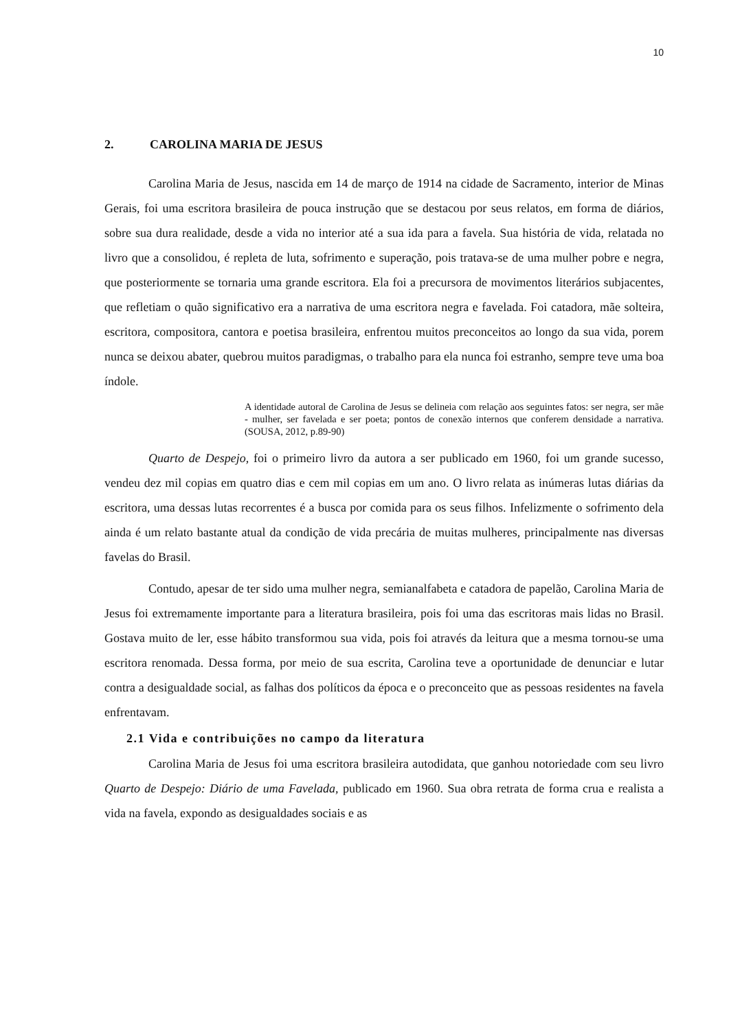10
2. CAROLINA MARIA DE JESUS
Carolina Maria de Jesus, nascida em 14 de março de 1914 na cidade de Sacramento, interior de Minas Gerais, foi uma escritora brasileira de pouca instrução que se destacou por seus relatos, em forma de diários, sobre sua dura realidade, desde a vida no interior até a sua ida para a favela. Sua história de vida, relatada no livro que a consolidou, é repleta de luta, sofrimento e superação, pois tratava-se de uma mulher pobre e negra, que posteriormente se tornaria uma grande escritora. Ela foi a precursora de movimentos literários subjacentes, que refletiam o quão significativo era a narrativa de uma escritora negra e favelada. Foi catadora, mãe solteira, escritora, compositora, cantora e poetisa brasileira, enfrentou muitos preconceitos ao longo da sua vida, porem nunca se deixou abater, quebrou muitos paradigmas, o trabalho para ela nunca foi estranho, sempre teve uma boa índole.
A identidade autoral de Carolina de Jesus se delineia com relação aos seguintes fatos: ser negra, ser mãe - mulher, ser favelada e ser poeta; pontos de conexão internos que conferem densidade a narrativa. (SOUSA, 2012, p.89-90)
Quarto de Despejo, foi o primeiro livro da autora a ser publicado em 1960, foi um grande sucesso, vendeu dez mil copias em quatro dias e cem mil copias em um ano. O livro relata as inúmeras lutas diárias da escritora, uma dessas lutas recorrentes é a busca por comida para os seus filhos. Infelizmente o sofrimento dela ainda é um relato bastante atual da condição de vida precária de muitas mulheres, principalmente nas diversas favelas do Brasil.
Contudo, apesar de ter sido uma mulher negra, semianalfabeta e catadora de papelão, Carolina Maria de Jesus foi extremamente importante para a literatura brasileira, pois foi uma das escritoras mais lidas no Brasil. Gostava muito de ler, esse hábito transformou sua vida, pois foi através da leitura que a mesma tornou-se uma escritora renomada. Dessa forma, por meio de sua escrita, Carolina teve a oportunidade de denunciar e lutar contra a desigualdade social, as falhas dos políticos da época e o preconceito que as pessoas residentes na favela enfrentavam.
2.1 Vida e contribuições no campo da literatura
Carolina Maria de Jesus foi uma escritora brasileira autodidata, que ganhou notoriedade com seu livro Quarto de Despejo: Diário de uma Favelada, publicado em 1960. Sua obra retrata de forma crua e realista a vida na favela, expondo as desigualdades sociais e as